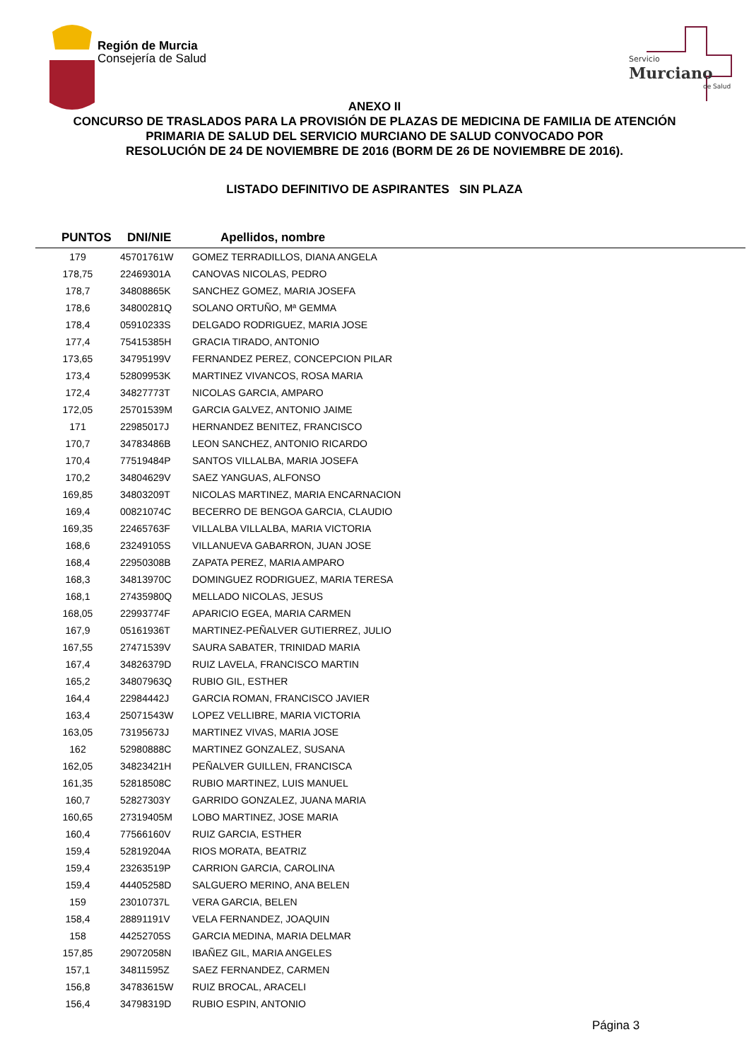Región de Murcia
Consejería de Salud
Servicio
Murciano
de Salud
ANEXO II
CONCURSO DE TRASLADOS PARA LA PROVISIÓN DE PLAZAS DE MEDICINA DE FAMILIA DE ATENCIÓN
PRIMARIA DE SALUD DEL SERVICIO MURCIANO DE SALUD CONVOCADO POR
RESOLUCIÓN DE 24 DE NOVIEMBRE DE 2016 (BORM DE 26 DE NOVIEMBRE DE 2016).
LISTADO DEFINITIVO DE ASPIRANTES SIN PLAZA
| PUNTOS | DNI/NIE | Apellidos, nombre |
| --- | --- | --- |
| 179 | 45701761W | GOMEZ TERRADILLOS, DIANA ANGELA |
| 178,75 | 22469301A | CANOVAS NICOLAS, PEDRO |
| 178,7 | 34808865K | SANCHEZ GOMEZ, MARIA JOSEFA |
| 178,6 | 34800281Q | SOLANO ORTUÑO, Mª GEMMA |
| 178,4 | 05910233S | DELGADO RODRIGUEZ, MARIA JOSE |
| 177,4 | 75415385H | GRACIA TIRADO, ANTONIO |
| 173,65 | 34795199V | FERNANDEZ PEREZ, CONCEPCION PILAR |
| 173,4 | 52809953K | MARTINEZ VIVANCOS, ROSA MARIA |
| 172,4 | 34827773T | NICOLAS GARCIA, AMPARO |
| 172,05 | 25701539M | GARCIA GALVEZ, ANTONIO JAIME |
| 171 | 22985017J | HERNANDEZ BENITEZ, FRANCISCO |
| 170,7 | 34783486B | LEON SANCHEZ, ANTONIO RICARDO |
| 170,4 | 77519484P | SANTOS VILLALBA, MARIA JOSEFA |
| 170,2 | 34804629V | SAEZ YANGUAS, ALFONSO |
| 169,85 | 34803209T | NICOLAS MARTINEZ, MARIA ENCARNACION |
| 169,4 | 00821074C | BECERRO DE BENGOA GARCIA, CLAUDIO |
| 169,35 | 22465763F | VILLALBA VILLALBA, MARIA VICTORIA |
| 168,6 | 23249105S | VILLANUEVA GABARRON, JUAN JOSE |
| 168,4 | 22950308B | ZAPATA PEREZ, MARIA AMPARO |
| 168,3 | 34813970C | DOMINGUEZ RODRIGUEZ, MARIA TERESA |
| 168,1 | 27435980Q | MELLADO NICOLAS, JESUS |
| 168,05 | 22993774F | APARICIO EGEA, MARIA CARMEN |
| 167,9 | 05161936T | MARTINEZ-PEÑALVER GUTIERREZ, JULIO |
| 167,55 | 27471539V | SAURA SABATER, TRINIDAD MARIA |
| 167,4 | 34826379D | RUIZ LAVELA, FRANCISCO MARTIN |
| 165,2 | 34807963Q | RUBIO GIL, ESTHER |
| 164,4 | 22984442J | GARCIA ROMAN, FRANCISCO JAVIER |
| 163,4 | 25071543W | LOPEZ VELLIBRE, MARIA VICTORIA |
| 163,05 | 73195673J | MARTINEZ VIVAS, MARIA JOSE |
| 162 | 52980888C | MARTINEZ GONZALEZ, SUSANA |
| 162,05 | 34823421H | PEÑALVER GUILLEN, FRANCISCA |
| 161,35 | 52818508C | RUBIO MARTINEZ, LUIS MANUEL |
| 160,7 | 52827303Y | GARRIDO GONZALEZ, JUANA MARIA |
| 160,65 | 27319405M | LOBO MARTINEZ, JOSE MARIA |
| 160,4 | 77566160V | RUIZ GARCIA, ESTHER |
| 159,4 | 52819204A | RIOS MORATA, BEATRIZ |
| 159,4 | 23263519P | CARRION GARCIA, CAROLINA |
| 159,4 | 44405258D | SALGUERO MERINO, ANA BELEN |
| 159 | 23010737L | VERA GARCIA, BELEN |
| 158,4 | 28891191V | VELA FERNANDEZ, JOAQUIN |
| 158 | 44252705S | GARCIA MEDINA, MARIA DELMAR |
| 157,85 | 29072058N | IBAÑEZ GIL, MARIA ANGELES |
| 157,1 | 34811595Z | SAEZ FERNANDEZ, CARMEN |
| 156,8 | 34783615W | RUIZ BROCAL, ARACELI |
| 156,4 | 34798319D | RUBIO ESPIN, ANTONIO |
Página 3